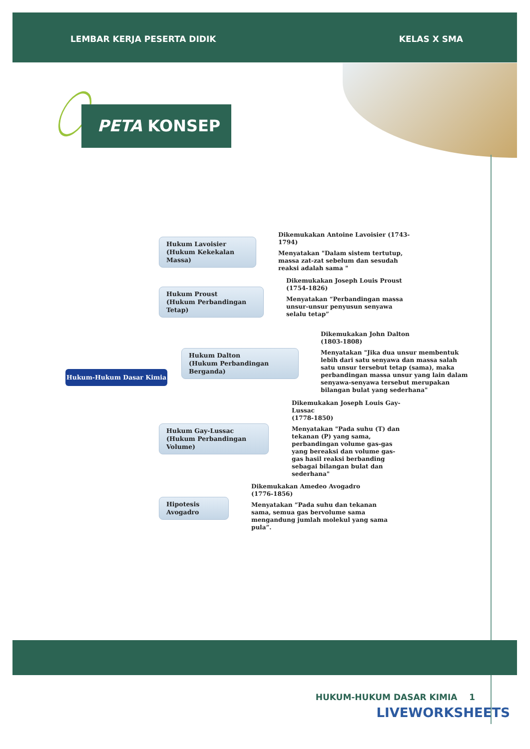LEMBAR KERJA PESERTA DIDIK KELAS X SMA
PETA KONSEP
Hukum-Hukum Dasar Kimia
Hukum Lavoisier
(Hukum Kekekalan Massa)
Dikemukakan Antoine Lavoisier (1743-1794)
Menyatakan "Dalam sistem tertutup, massa zat-zat sebelum dan sesudah reaksi adalah sama "
Hukum Proust
(Hukum Perbandingan Tetap)
Dikemukakan Joseph Louis Proust (1754-1826)
Menyatakan “Perbandingan massa unsur-unsur penyusun senyawa selalu tetap”
Hukum Dalton
(Hukum Perbandingan Berganda)
Dikemukakan John Dalton
(1803-1808)
Menyatakan "Jika dua unsur membentuk lebih dari satu senyawa dan massa salah satu unsur tersebut tetap (sama), maka perbandingan massa unsur yang lain dalam senyawa-senyawa tersebut merupakan bilangan bulat yang sederhana"
Hukum Gay-Lussac
(Hukum Perbandingan Volume)
Dikemukakan Joseph Louis Gay-Lussac
(1778-1850)
Menyatakan "Pada suhu (T) dan tekanan (P) yang sama, perbandingan volume gas-gas yang bereaksi dan volume gas-gas hasil reaksi berbanding sebagai bilangan bulat dan sederhana"
Hipotesis Avogadro
Dikemukakan Amedeo Avogadro
(1776-1856)
Menyatakan “Pada suhu dan tekanan sama, semua gas bervolume sama mengandung jumlah molekul yang sama pula”.
HUKUM-HUKUM DASAR KIMIA 1
LIVEWORKSHEETS